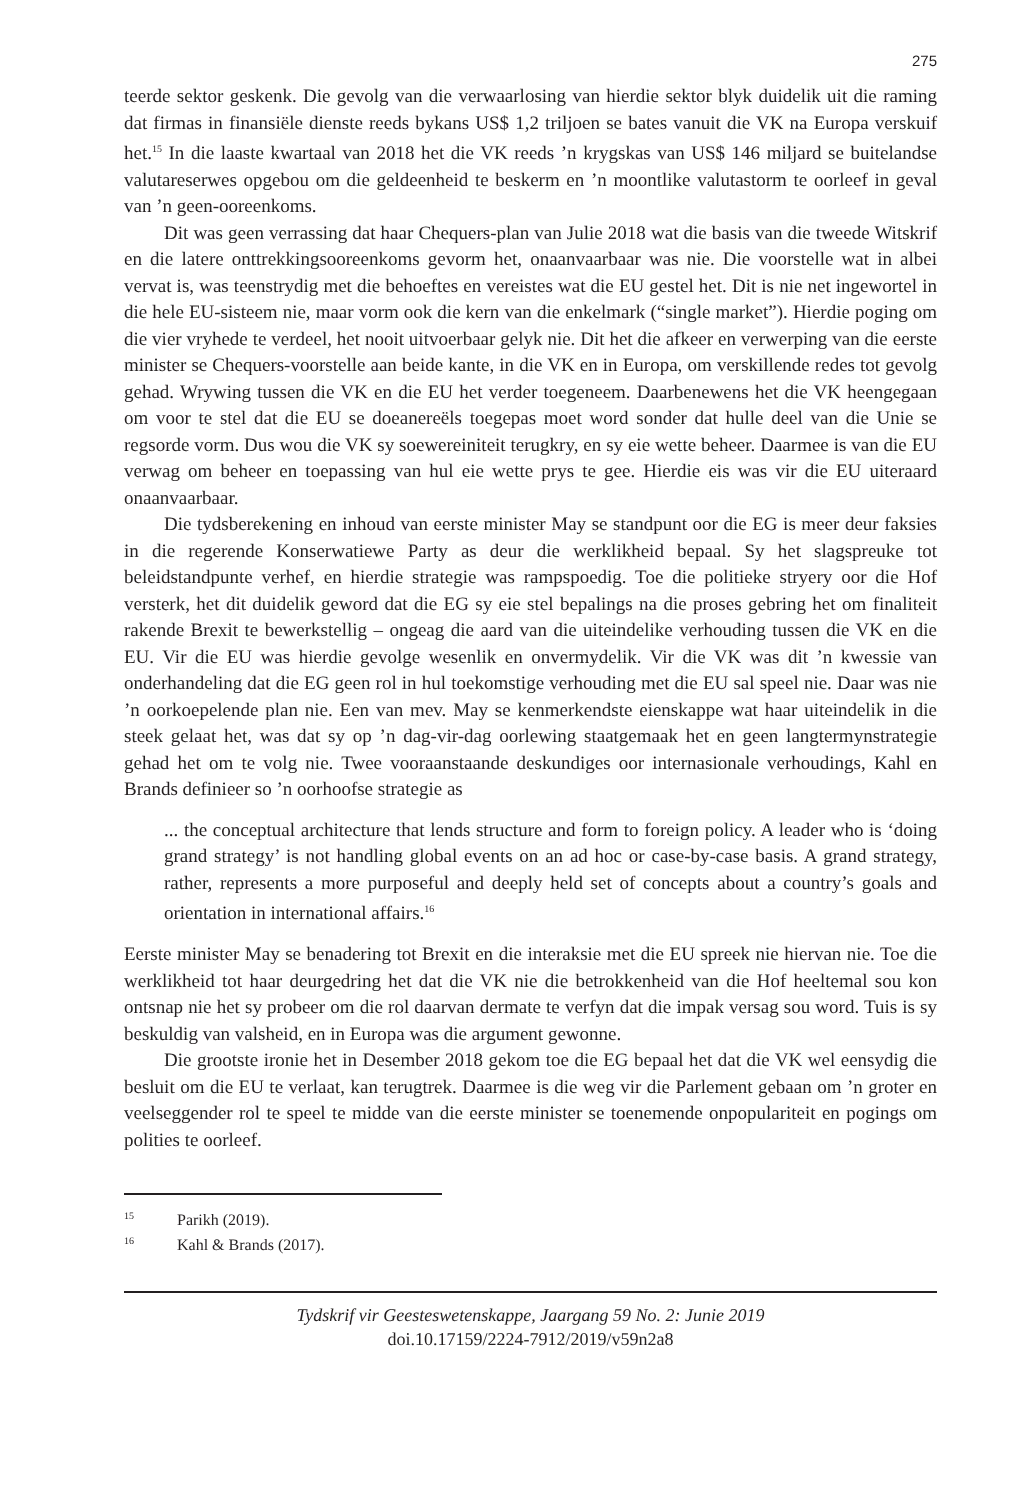275
teerde sektor geskenk. Die gevolg van die verwaarlosing van hierdie sektor blyk duidelik uit die raming dat firmas in finansiële dienste reeds bykans US$ 1,2 triljoen se bates vanuit die VK na Europa verskuif het.<sup>15</sup> In die laaste kwartaal van 2018 het die VK reeds ’n krygskas van US$ 146 miljard se buitelandse valutareserwes opgebou om die geldeenheid te beskerm en ’n moontlike valutastorm te oorleef in geval van ’n geen-ooreenkoms.
Dit was geen verrassing dat haar Chequers-plan van Julie 2018 wat die basis van die tweede Witskrif en die latere onttrekkingsooreenkoms gevorm het, onaanvaarbaar was nie. Die voorstelle wat in albei vervat is, was teenstrydig met die behoeftes en vereistes wat die EU gestel het. Dit is nie net ingewortel in die hele EU-sisteem nie, maar vorm ook die kern van die enkelmark (“single market”). Hierdie poging om die vier vryhede te verdeel, het nooit uitvoerbaar gelyk nie. Dit het die afkeer en verwerping van die eerste minister se Chequers-voorstelle aan beide kante, in die VK en in Europa, om verskillende redes tot gevolg gehad. Wrywing tussen die VK en die EU het verder toegeneem. Daarbenewens het die VK heengegaan om voor te stel dat die EU se doeanereëls toegepas moet word sonder dat hulle deel van die Unie se regsorde vorm. Dus wou die VK sy soewereiniteit terugkry, en sy eie wette beheer. Daarmee is van die EU verwag om beheer en toepassing van hul eie wette prys te gee. Hierdie eis was vir die EU uiteraard onaanvaarbaar.
Die tydsberekening en inhoud van eerste minister May se standpunt oor die EG is meer deur faksies in die regerende Konserwatiewe Party as deur die werklikheid bepaal. Sy het slagspreuke tot beleidstandpunte verhef, en hierdie strategie was rampspoedig. Toe die politieke stryery oor die Hof versterk, het dit duidelik geword dat die EG sy eie stel bepalings na die proses gebring het om finaliteit rakende Brexit te bewerkstellig – ongeag die aard van die uiteindelike verhouding tussen die VK en die EU. Vir die EU was hierdie gevolge wesenlik en onvermydelik. Vir die VK was dit ’n kwessie van onderhandeling dat die EG geen rol in hul toekomstige verhouding met die EU sal speel nie. Daar was nie ’n oorkoepelende plan nie. Een van mev. May se kenmerkendste eienskappe wat haar uiteindelik in die steek gelaat het, was dat sy op ’n dag-vir-dag oorlewing staatgemaak het en geen langtermynstrategie gehad het om te volg nie. Twee vooraanstaande deskundiges oor internasionale verhoudings, Kahl en Brands definieer so ’n oorhoofse strategie as
... the conceptual architecture that lends structure and form to foreign policy. A leader who is ‘doing grand strategy’ is not handling global events on an ad hoc or case-by-case basis. A grand strategy, rather, represents a more purposeful and deeply held set of concepts about a country’s goals and orientation in international affairs.<sup>16</sup>
Eerste minister May se benadering tot Brexit en die interaksie met die EU spreek nie hiervan nie. Toe die werklikheid tot haar deurgedring het dat die VK nie die betrokkenheid van die Hof heeltemal sou kon ontsnap nie het sy probeer om die rol daarvan dermate te verfyn dat die impak versag sou word. Tuis is sy beskuldig van valsheid, en in Europa was die argument gewonne.
Die grootste ironie het in Desember 2018 gekom toe die EG bepaal het dat die VK wel eensydig die besluit om die EU te verlaat, kan terugtrek. Daarmee is die weg vir die Parlement gebaan om ’n groter en veelseggender rol te speel te midde van die eerste minister se toenemende onpopulariteit en pogings om polities te oorleef.
<sup>15</sup> Parikh (2019).
<sup>16</sup> Kahl & Brands (2017).
Tydskrif vir Geesteswetenskappe, Jaargang 59 No. 2: Junie 2019
doi.10.17159/2224-7912/2019/v59n2a8